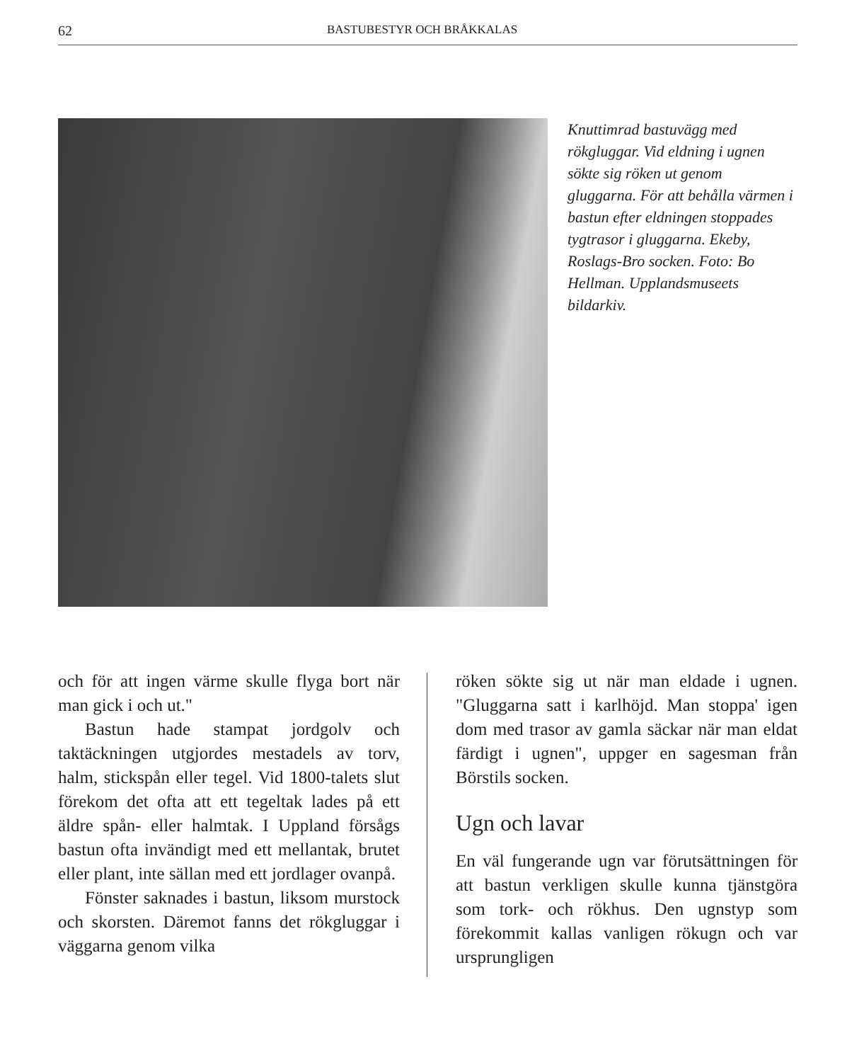62 BASTUBESTYR OCH BRÅKKALAS
Knuttimrad bastuvägg med rökgluggar. Vid eldning i ugnen sökte sig röken ut genom gluggarna. För att behålla värmen i bastun efter eldningen stoppades tygtrasor i gluggarna. Ekeby, Roslags-Bro socken. Foto: Bo Hellman. Upplandsmuseets bildarkiv.
och för att ingen värme skulle flyga bort när man gick i och ut."
Bastun hade stampat jordgolv och taktäckningen utgjordes mestadels av torv, halm, stickspån eller tegel. Vid 1800-talets slut förekom det ofta att ett tegeltak lades på ett äldre spån- eller halmtak. I Uppland försågs bastun ofta invändigt med ett mellantak, brutet eller plant, inte sällan med ett jordlager ovanpå.
Fönster saknades i bastun, liksom murstock och skorsten. Däremot fanns det rökgluggar i väggarna genom vilka
röken sökte sig ut när man eldade i ugnen. "Gluggarna satt i karlhöjd. Man stoppa' igen dom med trasor av gamla säckar när man eldat färdigt i ugnen", uppger en sagesman från Börstils socken.
Ugn och lavar
En väl fungerande ugn var förutsättningen för att bastun verkligen skulle kunna tjänstgöra som tork- och rökhus. Den ugnstyp som förekommit kallas vanligen rökugn och var ursprungligen